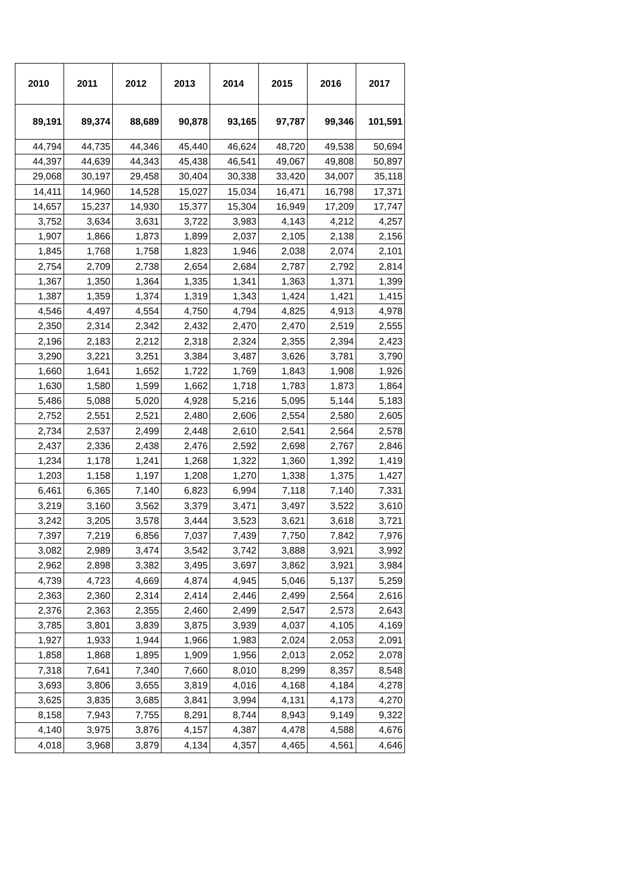| 2010 | 2011 | 2012 | 2013 | 2014 | 2015 | 2016 | 2017 |
| --- | --- | --- | --- | --- | --- | --- | --- |
| 89,191 | 89,374 | 88,689 | 90,878 | 93,165 | 97,787 | 99,346 | 101,591 |
| 44,794 | 44,735 | 44,346 | 45,440 | 46,624 | 48,720 | 49,538 | 50,694 |
| 44,397 | 44,639 | 44,343 | 45,438 | 46,541 | 49,067 | 49,808 | 50,897 |
| 29,068 | 30,197 | 29,458 | 30,404 | 30,338 | 33,420 | 34,007 | 35,118 |
| 14,411 | 14,960 | 14,528 | 15,027 | 15,034 | 16,471 | 16,798 | 17,371 |
| 14,657 | 15,237 | 14,930 | 15,377 | 15,304 | 16,949 | 17,209 | 17,747 |
| 3,752 | 3,634 | 3,631 | 3,722 | 3,983 | 4,143 | 4,212 | 4,257 |
| 1,907 | 1,866 | 1,873 | 1,899 | 2,037 | 2,105 | 2,138 | 2,156 |
| 1,845 | 1,768 | 1,758 | 1,823 | 1,946 | 2,038 | 2,074 | 2,101 |
| 2,754 | 2,709 | 2,738 | 2,654 | 2,684 | 2,787 | 2,792 | 2,814 |
| 1,367 | 1,350 | 1,364 | 1,335 | 1,341 | 1,363 | 1,371 | 1,399 |
| 1,387 | 1,359 | 1,374 | 1,319 | 1,343 | 1,424 | 1,421 | 1,415 |
| 4,546 | 4,497 | 4,554 | 4,750 | 4,794 | 4,825 | 4,913 | 4,978 |
| 2,350 | 2,314 | 2,342 | 2,432 | 2,470 | 2,470 | 2,519 | 2,555 |
| 2,196 | 2,183 | 2,212 | 2,318 | 2,324 | 2,355 | 2,394 | 2,423 |
| 3,290 | 3,221 | 3,251 | 3,384 | 3,487 | 3,626 | 3,781 | 3,790 |
| 1,660 | 1,641 | 1,652 | 1,722 | 1,769 | 1,843 | 1,908 | 1,926 |
| 1,630 | 1,580 | 1,599 | 1,662 | 1,718 | 1,783 | 1,873 | 1,864 |
| 5,486 | 5,088 | 5,020 | 4,928 | 5,216 | 5,095 | 5,144 | 5,183 |
| 2,752 | 2,551 | 2,521 | 2,480 | 2,606 | 2,554 | 2,580 | 2,605 |
| 2,734 | 2,537 | 2,499 | 2,448 | 2,610 | 2,541 | 2,564 | 2,578 |
| 2,437 | 2,336 | 2,438 | 2,476 | 2,592 | 2,698 | 2,767 | 2,846 |
| 1,234 | 1,178 | 1,241 | 1,268 | 1,322 | 1,360 | 1,392 | 1,419 |
| 1,203 | 1,158 | 1,197 | 1,208 | 1,270 | 1,338 | 1,375 | 1,427 |
| 6,461 | 6,365 | 7,140 | 6,823 | 6,994 | 7,118 | 7,140 | 7,331 |
| 3,219 | 3,160 | 3,562 | 3,379 | 3,471 | 3,497 | 3,522 | 3,610 |
| 3,242 | 3,205 | 3,578 | 3,444 | 3,523 | 3,621 | 3,618 | 3,721 |
| 7,397 | 7,219 | 6,856 | 7,037 | 7,439 | 7,750 | 7,842 | 7,976 |
| 3,082 | 2,989 | 3,474 | 3,542 | 3,742 | 3,888 | 3,921 | 3,992 |
| 2,962 | 2,898 | 3,382 | 3,495 | 3,697 | 3,862 | 3,921 | 3,984 |
| 4,739 | 4,723 | 4,669 | 4,874 | 4,945 | 5,046 | 5,137 | 5,259 |
| 2,363 | 2,360 | 2,314 | 2,414 | 2,446 | 2,499 | 2,564 | 2,616 |
| 2,376 | 2,363 | 2,355 | 2,460 | 2,499 | 2,547 | 2,573 | 2,643 |
| 3,785 | 3,801 | 3,839 | 3,875 | 3,939 | 4,037 | 4,105 | 4,169 |
| 1,927 | 1,933 | 1,944 | 1,966 | 1,983 | 2,024 | 2,053 | 2,091 |
| 1,858 | 1,868 | 1,895 | 1,909 | 1,956 | 2,013 | 2,052 | 2,078 |
| 7,318 | 7,641 | 7,340 | 7,660 | 8,010 | 8,299 | 8,357 | 8,548 |
| 3,693 | 3,806 | 3,655 | 3,819 | 4,016 | 4,168 | 4,184 | 4,278 |
| 3,625 | 3,835 | 3,685 | 3,841 | 3,994 | 4,131 | 4,173 | 4,270 |
| 8,158 | 7,943 | 7,755 | 8,291 | 8,744 | 8,943 | 9,149 | 9,322 |
| 4,140 | 3,975 | 3,876 | 4,157 | 4,387 | 4,478 | 4,588 | 4,676 |
| 4,018 | 3,968 | 3,879 | 4,134 | 4,357 | 4,465 | 4,561 | 4,646 |